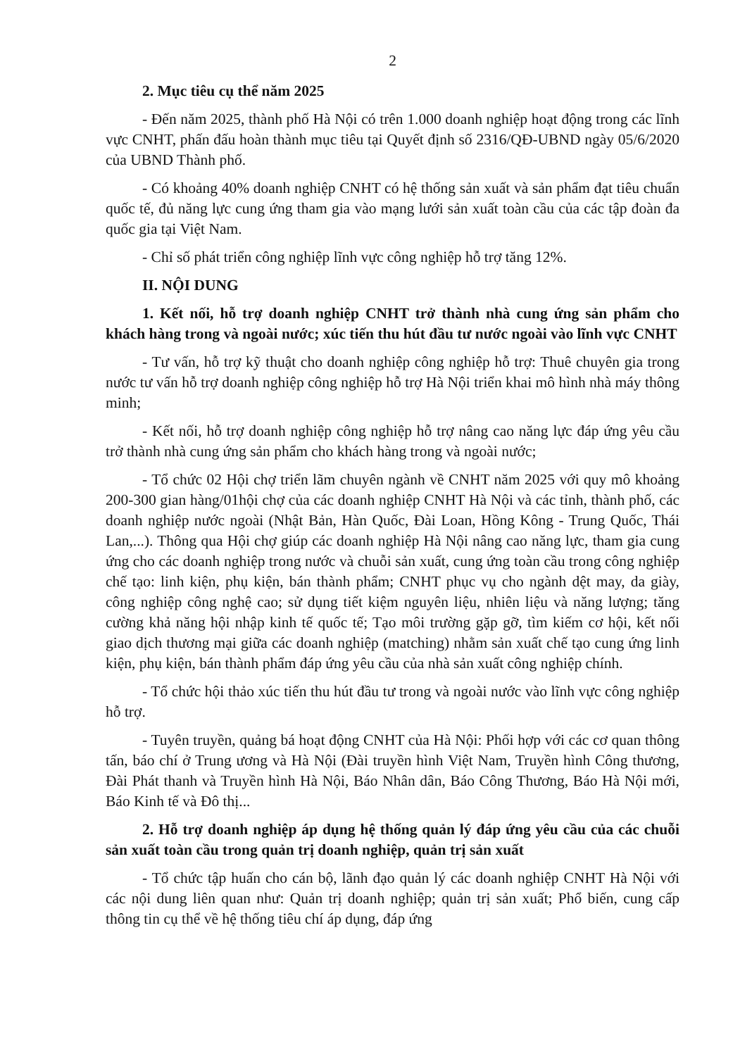2
2. Mục tiêu cụ thể năm 2025
- Đến năm 2025, thành phố Hà Nội có trên 1.000 doanh nghiệp hoạt động trong các lĩnh vực CNHT, phấn đấu hoàn thành mục tiêu tại Quyết định số 2316/QĐ-UBND ngày 05/6/2020 của UBND Thành phố.
- Có khoảng 40% doanh nghiệp CNHT có hệ thống sản xuất và sản phẩm đạt tiêu chuẩn quốc tế, đủ năng lực cung ứng tham gia vào mạng lưới sản xuất toàn cầu của các tập đoàn đa quốc gia tại Việt Nam.
- Chỉ số phát triển công nghiệp lĩnh vực công nghiệp hỗ trợ tăng 12%.
II. NỘI DUNG
1. Kết nối, hỗ trợ doanh nghiệp CNHT trở thành nhà cung ứng sản phẩm cho khách hàng trong và ngoài nước; xúc tiến thu hút đầu tư nước ngoài vào lĩnh vực CNHT
- Tư vấn, hỗ trợ kỹ thuật cho doanh nghiệp công nghiệp hỗ trợ: Thuê chuyên gia trong nước tư vấn hỗ trợ doanh nghiệp công nghiệp hỗ trợ Hà Nội triển khai mô hình nhà máy thông minh;
- Kết nối, hỗ trợ doanh nghiệp công nghiệp hỗ trợ nâng cao năng lực đáp ứng yêu cầu trở thành nhà cung ứng sản phẩm cho khách hàng trong và ngoài nước;
- Tổ chức 02 Hội chợ triển lãm chuyên ngành về CNHT năm 2025 với quy mô khoảng 200-300 gian hàng/01hội chợ của các doanh nghiệp CNHT Hà Nội và các tỉnh, thành phố, các doanh nghiệp nước ngoài (Nhật Bản, Hàn Quốc, Đài Loan, Hồng Kông - Trung Quốc, Thái Lan,...). Thông qua Hội chợ giúp các doanh nghiệp Hà Nội nâng cao năng lực, tham gia cung ứng cho các doanh nghiệp trong nước và chuỗi sản xuất, cung ứng toàn cầu trong công nghiệp chế tạo: linh kiện, phụ kiện, bán thành phẩm; CNHT phục vụ cho ngành dệt may, da giày, công nghiệp công nghệ cao; sử dụng tiết kiệm nguyên liệu, nhiên liệu và năng lượng; tăng cường khả năng hội nhập kinh tế quốc tế; Tạo môi trường gặp gỡ, tìm kiếm cơ hội, kết nối giao dịch thương mại giữa các doanh nghiệp (matching) nhằm sản xuất chế tạo cung ứng linh kiện, phụ kiện, bán thành phẩm đáp ứng yêu cầu của nhà sản xuất công nghiệp chính.
- Tổ chức hội thảo xúc tiến thu hút đầu tư trong và ngoài nước vào lĩnh vực công nghiệp hỗ trợ.
- Tuyên truyền, quảng bá hoạt động CNHT của Hà Nội: Phối hợp với các cơ quan thông tấn, báo chí ở Trung ương và Hà Nội (Đài truyền hình Việt Nam, Truyền hình Công thương, Đài Phát thanh và Truyền hình Hà Nội, Báo Nhân dân, Báo Công Thương, Báo Hà Nội mới, Báo Kinh tế và Đô thị...
2. Hỗ trợ doanh nghiệp áp dụng hệ thống quản lý đáp ứng yêu cầu của các chuỗi sản xuất toàn cầu trong quản trị doanh nghiệp, quản trị sản xuất
- Tổ chức tập huấn cho cán bộ, lãnh đạo quản lý các doanh nghiệp CNHT Hà Nội với các nội dung liên quan như: Quản trị doanh nghiệp; quản trị sản xuất; Phổ biến, cung cấp thông tin cụ thể về hệ thống tiêu chí áp dụng, đáp ứng